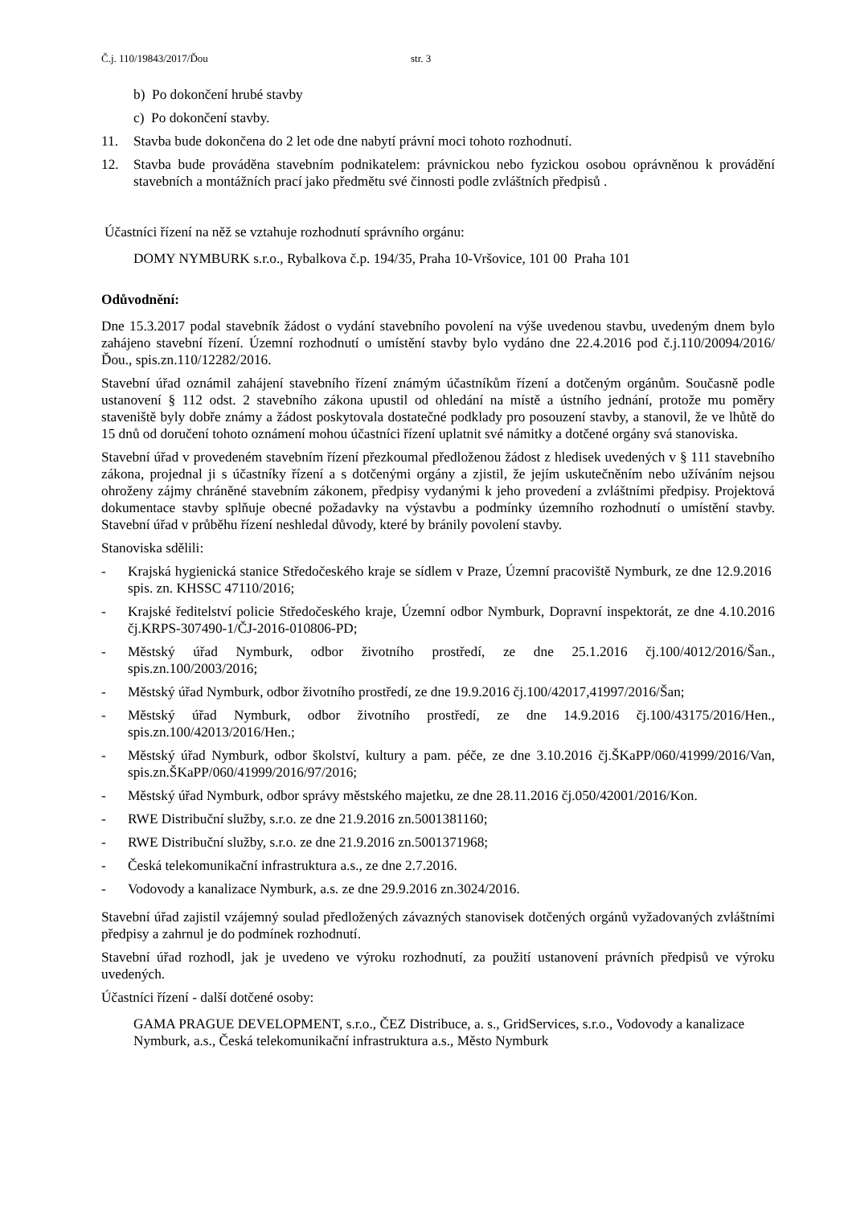Č.j. 110/19843/2017/Ďou str. 3
b) Po dokončení hrubé stavby
c) Po dokončení stavby.
11. Stavba bude dokončena do 2 let ode dne nabytí právní moci tohoto rozhodnutí.
12. Stavba bude prováděna stavebním podnikatelem: právnickou nebo fyzickou osobou oprávněnou k provádění stavebních a montážních prací jako předmětu své činnosti podle zvláštních předpisů .
Účastníci řízení na něž se vztahuje rozhodnutí správního orgánu:
DOMY NYMBURK s.r.o., Rybalkova č.p. 194/35, Praha 10-Vršovice, 101 00 Praha 101
Odůvodnění:
Dne 15.3.2017 podal stavebník žádost o vydání stavebního povolení na výše uvedenou stavbu, uvedeným dnem bylo zahájeno stavební řízení. Územní rozhodnutí o umístění stavby bylo vydáno dne 22.4.2016 pod č.j.110/20094/2016/Ďou., spis.zn.110/12282/2016.
Stavební úřad oznámil zahájení stavebního řízení známým účastníkům řízení a dotčeným orgánům. Současně podle ustanovení § 112 odst. 2 stavebního zákona upustil od ohledání na místě a ústního jednání, protože mu poměry staveniště byly dobře známy a žádost poskytovala dostatečné podklady pro posouzení stavby, a stanovil, že ve lhůtě do 15 dnů od doručení tohoto oznámení mohou účastníci řízení uplatnit své námitky a dotčené orgány svá stanoviska.
Stavební úřad v provedeném stavebním řízení přezkoumal předloženou žádost z hledisek uvedených v § 111 stavebního zákona, projednal ji s účastníky řízení a s dotčenými orgány a zjistil, že jejím uskutečněním nebo užíváním nejsou ohroženy zájmy chráněné stavebním zákonem, předpisy vydanými k jeho provedení a zvláštními předpisy. Projektová dokumentace stavby splňuje obecné požadavky na výstavbu a podmínky územního rozhodnutí o umístění stavby. Stavební úřad v průběhu řízení neshledal důvody, které by bránily povolení stavby.
Stanoviska sdělili:
- Krajská hygienická stanice Středočeského kraje se sídlem v Praze, Územní pracoviště Nymburk, ze dne 12.9.2016 spis. zn. KHSSC 47110/2016;
- Krajské ředitelství policie Středočeského kraje, Územní odbor Nymburk, Dopravní inspektorát, ze dne 4.10.2016 čj.KRPS-307490-1/ČJ-2016-010806-PD;
- Městský úřad Nymburk, odbor životního prostředí, ze dne 25.1.2016 čj.100/4012/2016/Šan., spis.zn.100/2003/2016;
- Městský úřad Nymburk, odbor životního prostředí, ze dne 19.9.2016 čj.100/42017,41997/2016/Šan;
- Městský úřad Nymburk, odbor životního prostředí, ze dne 14.9.2016 čj.100/43175/2016/Hen., spis.zn.100/42013/2016/Hen.;
- Městský úřad Nymburk, odbor školství, kultury a pam. péče, ze dne 3.10.2016 čj.ŠKaPP/060/41999/2016/Van, spis.zn.ŠKaPP/060/41999/2016/97/2016;
- Městský úřad Nymburk, odbor správy městského majetku, ze dne 28.11.2016 čj.050/42001/2016/Kon.
- RWE Distribuční služby, s.r.o. ze dne 21.9.2016 zn.5001381160;
- RWE Distribuční služby, s.r.o. ze dne 21.9.2016 zn.5001371968;
- Česká telekomunikační infrastruktura a.s., ze dne 2.7.2016.
- Vodovody a kanalizace Nymburk, a.s. ze dne 29.9.2016 zn.3024/2016.
Stavební úřad zajistil vzájemný soulad předložených závazných stanovisek dotčených orgánů vyžadovaných zvláštními předpisy a zahrnul je do podmínek rozhodnutí.
Stavební úřad rozhodl, jak je uvedeno ve výroku rozhodnutí, za použití ustanovení právních předpisů ve výroku uvedených.
Účastníci řízení - další dotčené osoby:
GAMA PRAGUE DEVELOPMENT, s.r.o., ČEZ Distribuce, a. s., GridServices, s.r.o., Vodovody a kanalizace Nymburk, a.s., Česká telekomunikační infrastruktura a.s., Město Nymburk